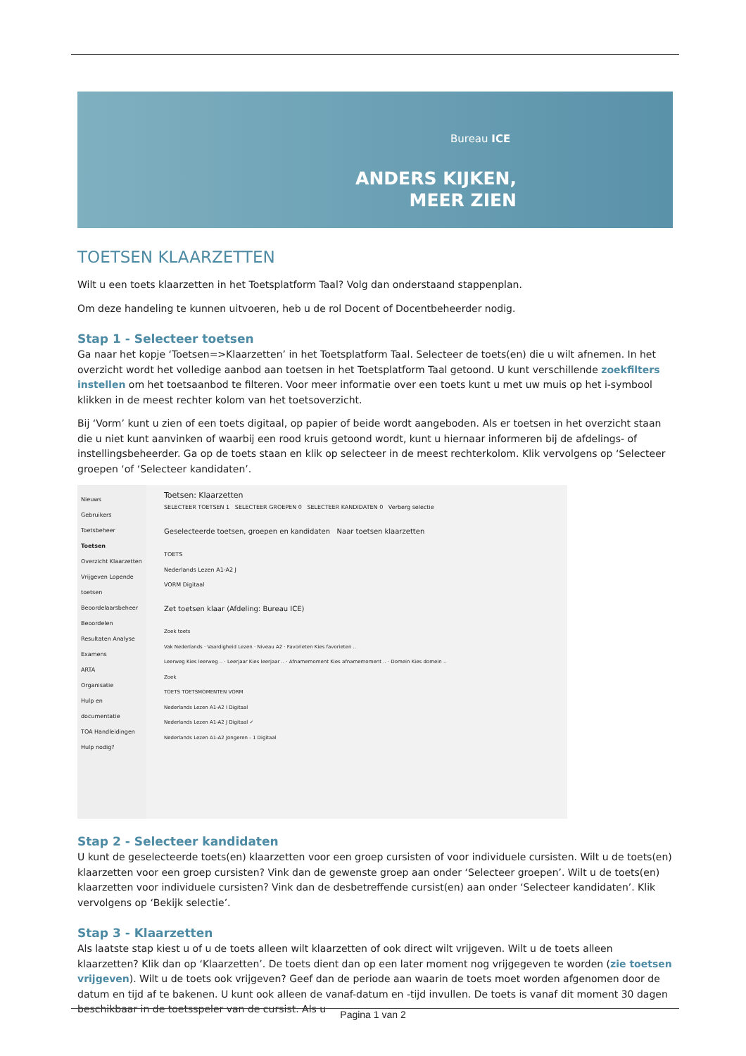Bureau ICE
ANDERS KIJKEN,
MEER ZIEN
TOETSEN KLAARZETTEN
Wilt u een toets klaarzetten in het Toetsplatform Taal? Volg dan onderstaand stappenplan.
Om deze handeling te kunnen uitvoeren, heb u de rol Docent of Docentbeheerder nodig.
Stap 1 - Selecteer toetsen
Ga naar het kopje ‘Toetsen=>Klaarzetten’ in het Toetsplatform Taal. Selecteer de toets(en) die u wilt afnemen. In het overzicht wordt het volledige aanbod aan toetsen in het Toetsplatform Taal getoond. U kunt verschillende zoekfilters instellen om het toetsaanbod te filteren. Voor meer informatie over een toets kunt u met uw muis op het i-symbool klikken in de meest rechter kolom van het toetsoverzicht.
Bij ‘Vorm’ kunt u zien of een toets digitaal, op papier of beide wordt aangeboden. Als er toetsen in het overzicht staan die u niet kunt aanvinken of waarbij een rood kruis getoond wordt, kunt u hiernaar informeren bij de afdelings- of instellingsbeheerder. Ga op de toets staan en klik op selecteer in de meest rechterkolom. Klik vervolgens op ‘Selecteer groepen ‘of ‘Selecteer kandidaten’.
Nieuws
Gebruikers
Toetsbeheer
Toetsen
Overzicht Klaarzetten Vrijgeven Lopende toetsen Beoordelaarsbeheer Beoordelen Resultaten Analyse
Examens
ARTA
Organisatie
Hulp en documentatie
TOA Handleidingen
Hulp nodig?
Toetsen: Klaarzetten
SELECTEER TOETSEN 1 SELECTEER GROEPEN 0 SELECTEER KANDIDATEN 0 Verberg selectie
Geselecteerde toetsen, groepen en kandidaten Naar toetsen klaarzetten
TOETS
Nederlands Lezen A1-A2 J
VORM Digitaal
Zet toetsen klaar (Afdeling: Bureau ICE)
Zoek toets
Vak Nederlands · Vaardigheid Lezen · Niveau A2 · Favorieten Kies favorieten ..
Leerweg Kies leerweg .. · Leerjaar Kies leerjaar .. · Afnamemoment Kies afnamemoment .. · Domein Kies domein ..
Zoek
TOETS TOETSMOMENTEN VORM
Nederlands Lezen A1-A2 I Digitaal
Nederlands Lezen A1-A2 J Digitaal ✓
Nederlands Lezen A1-A2 Jongeren - 1 Digitaal
Stap 2 - Selecteer kandidaten
U kunt de geselecteerde toets(en) klaarzetten voor een groep cursisten of voor individuele cursisten. Wilt u de toets(en) klaarzetten voor een groep cursisten? Vink dan de gewenste groep aan onder ‘Selecteer groepen’. Wilt u de toets(en) klaarzetten voor individuele cursisten? Vink dan de desbetreffende cursist(en) aan onder ‘Selecteer kandidaten’. Klik vervolgens op ‘Bekijk selectie’.
Stap 3 - Klaarzetten
Als laatste stap kiest u of u de toets alleen wilt klaarzetten of ook direct wilt vrijgeven. Wilt u de toets alleen klaarzetten? Klik dan op ‘Klaarzetten’. De toets dient dan op een later moment nog vrijgegeven te worden (zie toetsen vrijgeven). Wilt u de toets ook vrijgeven? Geef dan de periode aan waarin de toets moet worden afgenomen door de datum en tijd af te bakenen. U kunt ook alleen de vanaf-datum en -tijd invullen. De toets is vanaf dit moment 30 dagen beschikbaar in de toetsspeler van de cursist. Als u
Pagina 1 van 2